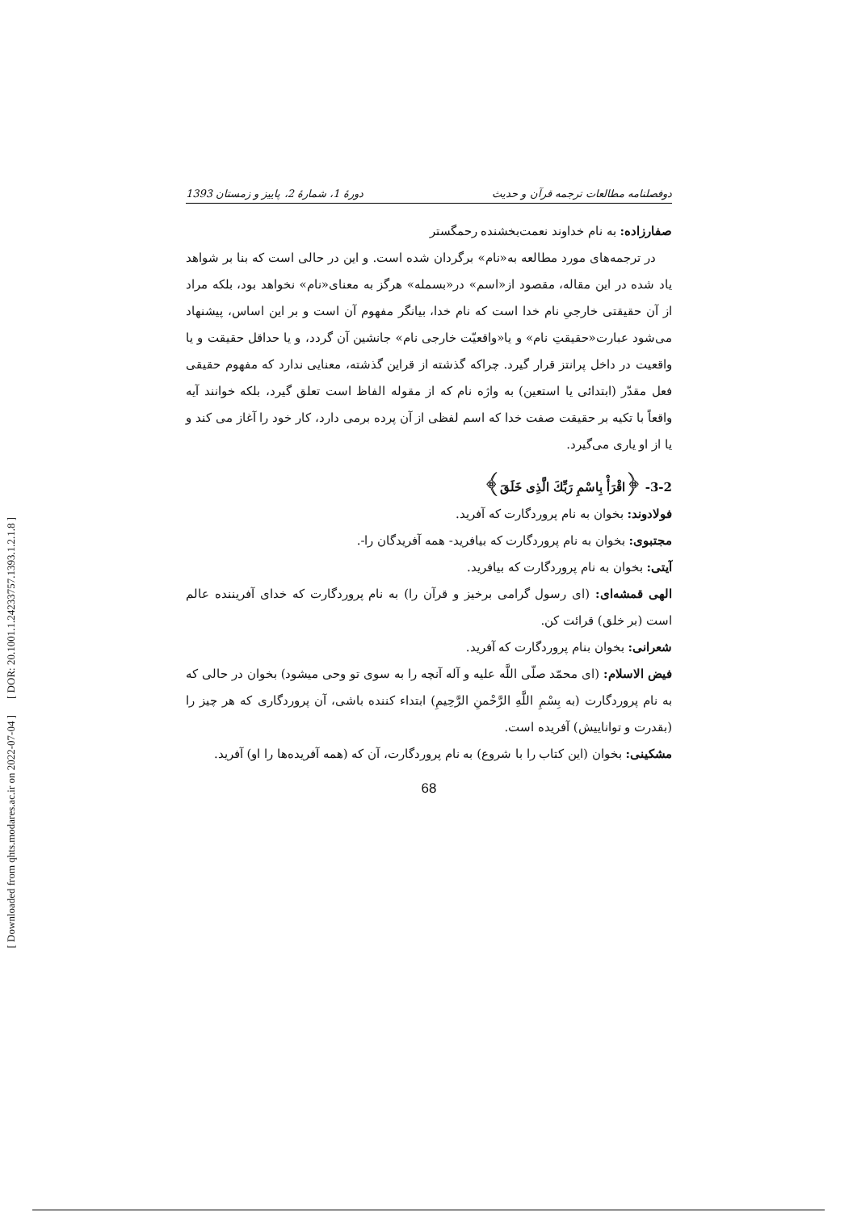دوفصلنامه مطالعات ترجمه قرآن و حدیث دورهٔ 1، شمارهٔ 2، پاییز و زمستان 1393
صفارزاده: به نام خداوند نعمت‌بخشنده رحمگستر
در ترجمه‌های مورد مطالعه به«نام» برگردان شده است. و این در حالی است که بنا بر شواهد یاد شده در این مقاله، مقصود از«اسم» در«بسمله» هرگز به معنای«نام» نخواهد بود، بلکه مراد از آن حقیقتی خارجیِ نام خدا است که نام خدا، بیانگر مفهوم آن است و بر این اساس، پیشنهاد می‌شود عبارت«حقیقتِ نام» و یا«واقعیّت خارجی نام» جانشین آن گردد، و یا حداقل حقیقت و یا واقعیت در داخل پرانتز قرار گیرد. چراکه گذشته از قراین گذشته، معنایی ندارد که مفهوم حقیقی فعل مقدّر (ابتدائی یا استعین) به واژه نام که از مقوله الفاظ است تعلق گیرد، بلکه خوانند آیه واقعاً با تکیه بر حقیقت صفت خدا که اسم لفظی از آن پرده برمی دارد، کار خود را آغاز می کند و یا از او یاری می‌گیرد.
3-2- ﴿اقْرَأْ بِاسْمِ رَبِّكَ الَّذِی خَلَقَ﴾
فولادوند: بخوان به نام پروردگارت که آفرید.
مجتبوی: بخوان به نام پروردگارت که بیافرید- همه آفریدگان را-.
آیتی: بخوان به نام پروردگارت که بیافرید.
الهی قمشه‌ای: (ای رسول گرامی برخیز و قرآن را) به نام پروردگارت که خدای آفریننده عالم است (بر خلق) قرائت کن.
شعرانی: بخوان بنام پروردگارت که آفرید.
فیض الاسلام: (ای محمّد صلّی اللَّه علیه و آله آنچه را به سوی تو وحی میشود) بخوان در حالی که به نام پروردگارت (به بِسْمِ اللَّهِ الرَّحْمنِ الرَّحِیمِ) ابتداء کننده باشی، آن پروردگاری که هر چیز را (بقدرت و تواناییش) آفریده است.
مشکینی: بخوان (این کتاب را با شروع) به نام پروردگارت، آن که (همه آفریده‌ها را او) آفرید.
68
[ DOR: 20.1001.1.24233757.1393.1.2.1.8 ]
[ Downloaded from qhts.modares.ac.ir on 2022-07-04 ]